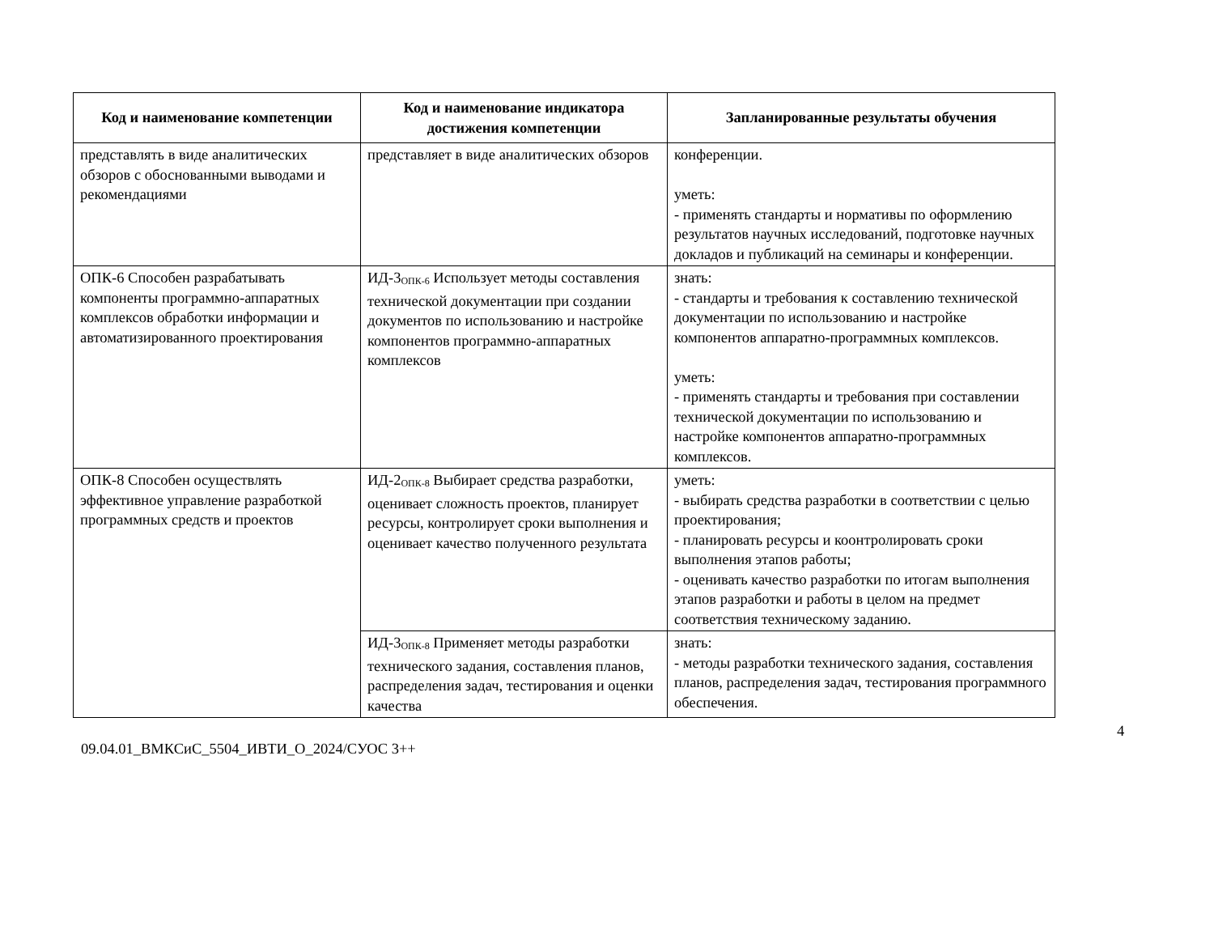| Код и наименование компетенции | Код и наименование индикатора достижения компетенции | Запланированные результаты обучения |
| --- | --- | --- |
| представлять в виде аналитических обзоров с обоснованными выводами и рекомендациями | представляет в виде аналитических обзоров | конференции. уметь: - применять стандарты и нормативы по оформлению результатов научных исследований, подготовке научных докладов и публикаций на семинары и конференции. |
| ОПК-6 Способен разрабатывать компоненты программно-аппаратных комплексов обработки информации и автоматизированного проектирования | ИД-3<sub>ОПК-6</sub> Использует методы составления технической документации при создании документов по использованию и настройке компонентов программно-аппаратных комплексов | знать: - стандарты и требования к составлению технической документации по использованию и настройке компонентов аппаратно-программных комплексов. уметь: - применять стандарты и требования при составлении технической документации по использованию и настройке компонентов аппаратно-программных комплексов. |
| ОПК-8 Способен осуществлять эффективное управление разработкой программных средств и проектов | ИД-2<sub>ОПК-8</sub> Выбирает средства разработки, оценивает сложность проектов, планирует ресурсы, контролирует сроки выполнения и оценивает качество полученного результата | уметь: - выбирать средства разработки в соответствии с целью проектирования; - планировать ресурсы и коонтролировать сроки выполнения этапов работы; - оценивать качество разработки по итогам выполнения этапов разработки и работы в целом на предмет соответствия техническому заданию. |
| | ИД-3<sub>ОПК-8</sub> Применяет методы разработки технического задания, составления планов, распределения задач, тестирования и оценки качества | знать: - методы разработки технического задания, составления планов, распределения задач, тестирования программного обеспечения. |
4
09.04.01_ВМКСиС_5504_ИВТИ_О_2024/СУОС 3++